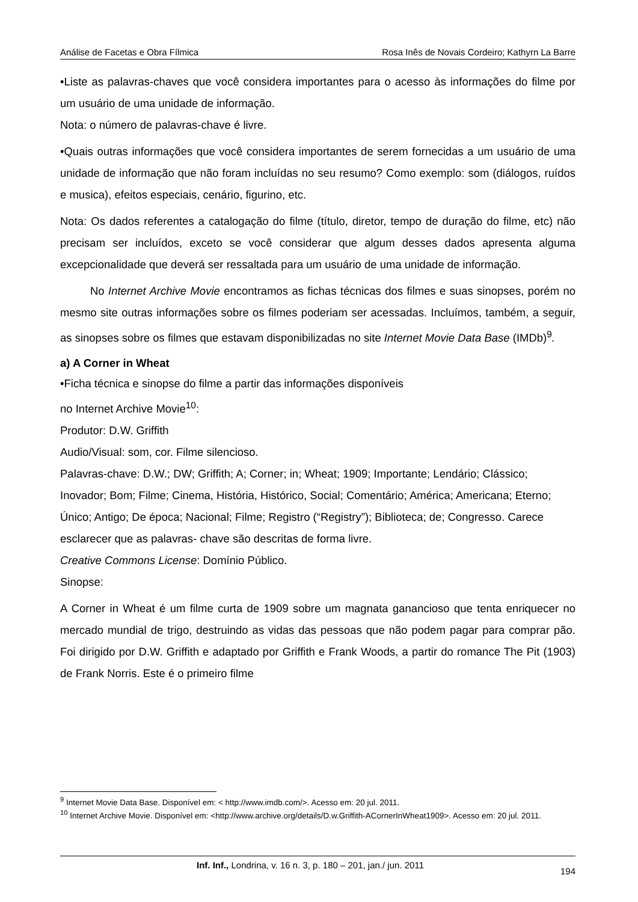Análise de Facetas e Obra Fílmica Rosa Inês de Novais Cordeiro; Kathyrn La Barre
•Liste as palavras-chaves que você considera importantes para o acesso às informações do filme por um usuário de uma unidade de informação.
Nota: o número de palavras-chave é livre.
•Quais outras informações que você considera importantes de serem fornecidas a um usuário de uma unidade de informação que não foram incluídas no seu resumo? Como exemplo: som (diálogos, ruídos e musica), efeitos especiais, cenário, figurino, etc.
Nota: Os dados referentes a catalogação do filme (título, diretor, tempo de duração do filme, etc) não precisam ser incluídos, exceto se você considerar que algum desses dados apresenta alguma excepcionalidade que deverá ser ressaltada para um usuário de uma unidade de informação.
No Internet Archive Movie encontramos as fichas técnicas dos filmes e suas sinopses, porém no mesmo site outras informações sobre os filmes poderiam ser acessadas. Incluímos, também, a seguir, as sinopses sobre os filmes que estavam disponibilizadas no site Internet Movie Data Base (IMDb)<sup>9</sup>.
a) A Corner in Wheat
•Ficha técnica e sinopse do filme a partir das informações disponíveis
no Internet Archive Movie<sup>10</sup>:
Produtor: D.W. Griffith
Audio/Visual: som, cor. Filme silencioso.
Palavras-chave: D.W.; DW; Griffith; A; Corner; in; Wheat; 1909; Importante; Lendário; Clássico; Inovador; Bom; Filme; Cinema, História, Histórico, Social; Comentário; América; Americana; Eterno; Único; Antigo; De época; Nacional; Filme; Registro (“Registry”); Biblioteca; de; Congresso. Carece esclarecer que as palavras- chave são descritas de forma livre.
Creative Commons License: Domínio Público.
Sinopse:
A Corner in Wheat é um filme curta de 1909 sobre um magnata ganancioso que tenta enriquecer no mercado mundial de trigo, destruindo as vidas das pessoas que não podem pagar para comprar pão. Foi dirigido por D.W. Griffith e adaptado por Griffith e Frank Woods, a partir do romance The Pit (1903) de Frank Norris. Este é o primeiro filme
<sup>9</sup> Internet Movie Data Base. Disponível em: < http://www.imdb.com/>. Acesso em: 20 jul. 2011.
<sup>10</sup> Internet Archive Movie. Disponível em: <http://www.archive.org/details/D.w.Griffith-ACornerInWheat1909>. Acesso em: 20 jul. 2011.
Inf. Inf., Londrina, v. 16 n. 3, p. 180 – 201, jan./ jun. 2011 194